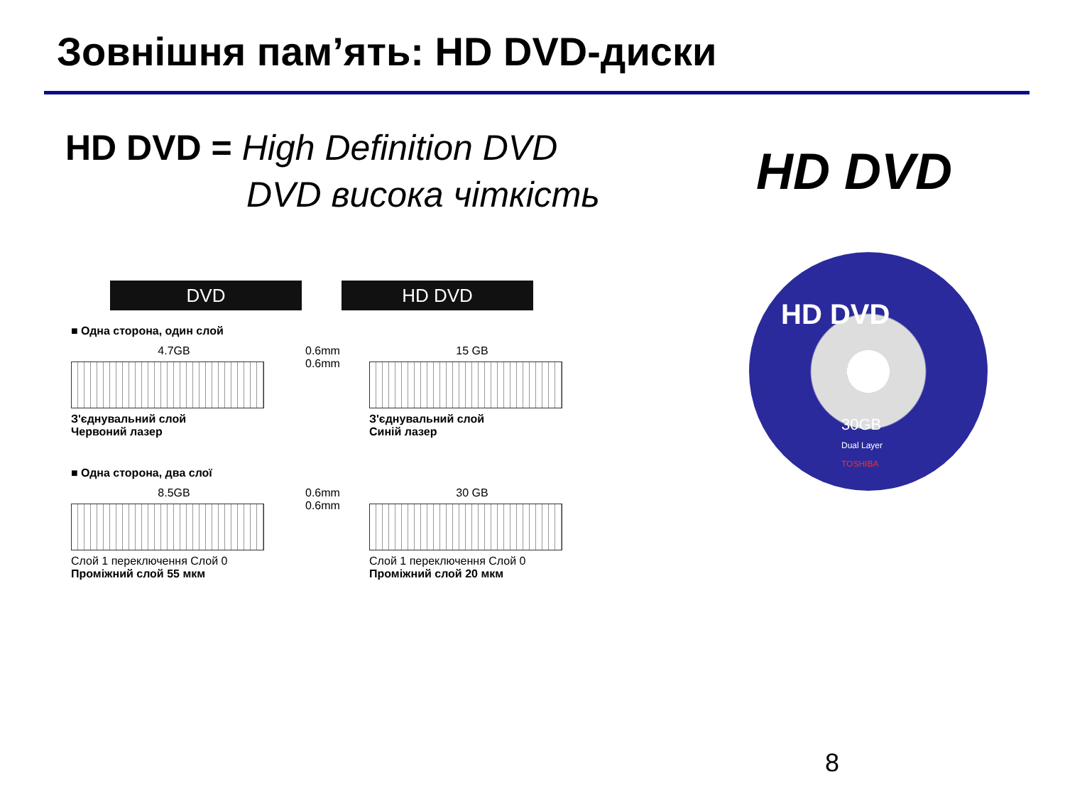Зовнішня пам’ять: HD DVD-диски
HD DVD = High Definition DVD
DVD висока чіткість
HD DVD
HD DVD
30GB
Dual Layer
TOSHIBA
DVD HD DVD
■ Одна сторона, один слой
4.7GB
З'єднувальний слой
Червоний лазер
0.6mm 0.6mm
15 GB
З'єднувальний слой
Синій лазер
■ Одна сторона, два слої
8.5GB
Слой 1 переключення Слой 0
Проміжний слой 55 мкм
0.6mm 0.6mm
30 GB
Слой 1 переключення Слой 0
Проміжний слой 20 мкм
8